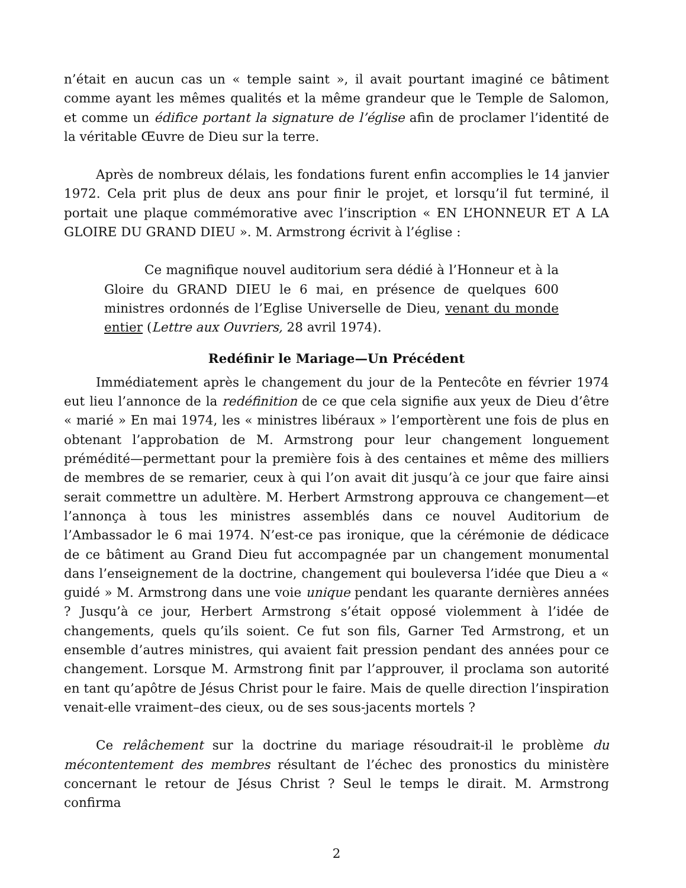n’était en aucun cas un « temple saint », il avait pourtant imaginé ce bâtiment comme ayant les mêmes qualités et la même grandeur que le Temple de Salomon, et comme un édifice portant la signature de l’église afin de proclamer l’identité de la véritable Œuvre de Dieu sur la terre.
Après de nombreux délais, les fondations furent enfin accomplies le 14 janvier 1972. Cela prit plus de deux ans pour finir le projet, et lorsqu’il fut terminé, il portait une plaque commémorative avec l’inscription « EN L’HONNEUR ET A LA GLOIRE DU GRAND DIEU ». M. Armstrong écrivit à l’église :
Ce magnifique nouvel auditorium sera dédié à l’Honneur et à la Gloire du GRAND DIEU le 6 mai, en présence de quelques 600 ministres ordonnés de l’Eglise Universelle de Dieu, venant du monde entier (Lettre aux Ouvriers, 28 avril 1974).
Redéfinir le Mariage—Un Précédent
Immédiatement après le changement du jour de la Pentecôte en février 1974 eut lieu l’annonce de la redéfinition de ce que cela signifie aux yeux de Dieu d’être « marié » En mai 1974, les « ministres libéraux » l’emportèrent une fois de plus en obtenant l’approbation de M. Armstrong pour leur changement longuement prémédité—permettant pour la première fois à des centaines et même des milliers de membres de se remarier, ceux à qui l’on avait dit jusqu’à ce jour que faire ainsi serait commettre un adultère. M. Herbert Armstrong approuva ce changement—et l’annonça à tous les ministres assemblés dans ce nouvel Auditorium de l’Ambassador le 6 mai 1974. N’est-ce pas ironique, que la cérémonie de dédicace de ce bâtiment au Grand Dieu fut accompagnée par un changement monumental dans l’enseignement de la doctrine, changement qui bouleversa l’idée que Dieu a « guidé » M. Armstrong dans une voie unique pendant les quarante dernières années ? Jusqu’à ce jour, Herbert Armstrong s’était opposé violemment à l’idée de changements, quels qu’ils soient. Ce fut son fils, Garner Ted Armstrong, et un ensemble d’autres ministres, qui avaient fait pression pendant des années pour ce changement. Lorsque M. Armstrong finit par l’approuver, il proclama son autorité en tant qu’apôtre de Jésus Christ pour le faire. Mais de quelle direction l’inspiration venait-elle vraiment–des cieux, ou de ses sous-jacents mortels ?
Ce relâchement sur la doctrine du mariage résoudrait-il le problème du mécontentement des membres résultant de l’échec des pronostics du ministère concernant le retour de Jésus Christ ? Seul le temps le dirait. M. Armstrong confirma
2